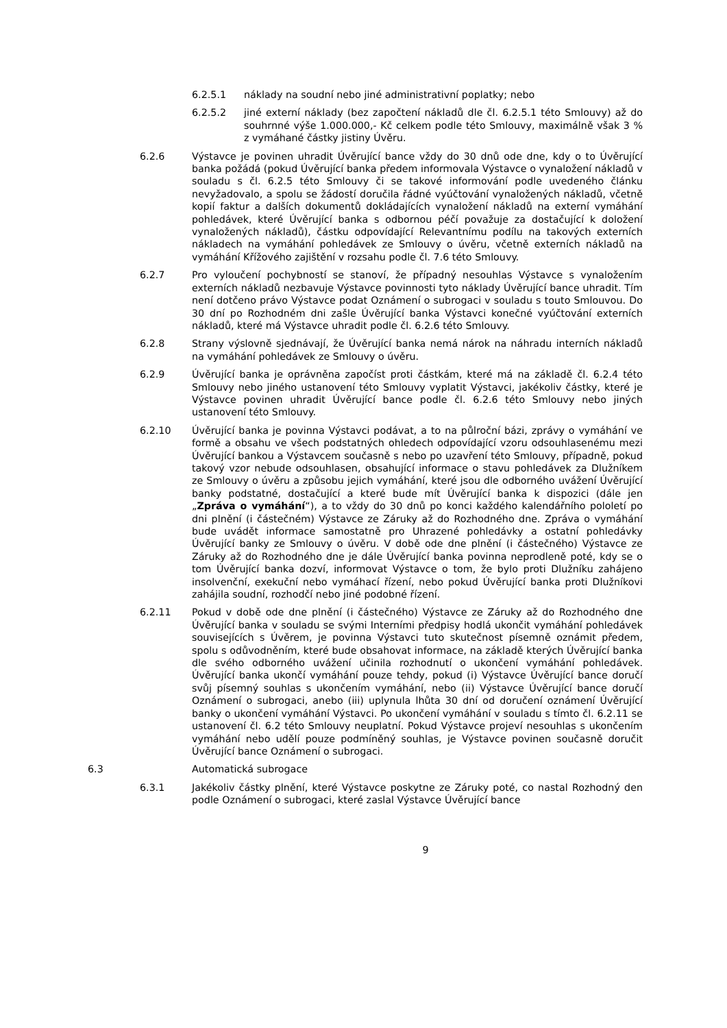6.2.5.1 náklady na soudní nebo jiné administrativní poplatky; nebo
6.2.5.2 jiné externí náklady (bez započtení nákladů dle čl. 6.2.5.1 této Smlouvy) až do souhrnné výše 1.000.000,- Kč celkem podle této Smlouvy, maximálně však 3 % z vymáhané částky jistiny Úvěru.
6.2.6 Výstavce je povinen uhradit Úvěrující bance vždy do 30 dnů ode dne, kdy o to Úvěrující banka požádá (pokud Úvěrující banka předem informovala Výstavce o vynaložení nákladů v souladu s čl. 6.2.5 této Smlouvy či se takové informování podle uvedeného článku nevyžadovalo, a spolu se žádostí doručila řádné vyúčtování vynaložených nákladů, včetně kopií faktur a dalších dokumentů dokládajících vynaložení nákladů na externí vymáhání pohledávek, které Úvěrující banka s odbornou péčí považuje za dostačující k doložení vynaložených nákladů), částku odpovídající Relevantnímu podílu na takových externích nákladech na vymáhání pohledávek ze Smlouvy o úvěru, včetně externích nákladů na vymáhání Křížového zajištění v rozsahu podle čl. 7.6 této Smlouvy.
6.2.7 Pro vyloučení pochybností se stanoví, že případný nesouhlas Výstavce s vynaložením externích nákladů nezbavuje Výstavce povinnosti tyto náklady Úvěrující bance uhradit. Tím není dotčeno právo Výstavce podat Oznámení o subrogaci v souladu s touto Smlouvou. Do 30 dní po Rozhodném dni zašle Úvěrující banka Výstavci konečné vyúčtování externích nákladů, které má Výstavce uhradit podle čl. 6.2.6 této Smlouvy.
6.2.8 Strany výslovně sjednávají, že Úvěrující banka nemá nárok na náhradu interních nákladů na vymáhání pohledávek ze Smlouvy o úvěru.
6.2.9 Úvěrující banka je oprávněna započíst proti částkám, které má na základě čl. 6.2.4 této Smlouvy nebo jiného ustanovení této Smlouvy vyplatit Výstavci, jakékoliv částky, které je Výstavce povinen uhradit Úvěrující bance podle čl. 6.2.6 této Smlouvy nebo jiných ustanovení této Smlouvy.
6.2.10 Úvěrující banka je povinna Výstavci podávat, a to na půlroční bázi, zprávy o vymáhání ve formě a obsahu ve všech podstatných ohledech odpovídající vzoru odsouhlasenému mezi Úvěrující bankou a Výstavcem současně s nebo po uzavření této Smlouvy, případně, pokud takový vzor nebude odsouhlasen, obsahující informace o stavu pohledávek za Dlužníkem ze Smlouvy o úvěru a způsobu jejich vymáhání, které jsou dle odborného uvážení Úvěrující banky podstatné, dostačující a které bude mít Úvěrující banka k dispozici (dále jen „Zpráva o vymáhání“), a to vždy do 30 dnů po konci každého kalendářního pololetí po dni plnění (i částečném) Výstavce ze Záruky až do Rozhodného dne. Zpráva o vymáhání bude uvádět informace samostatně pro Uhrazené pohledávky a ostatní pohledávky Úvěrující banky ze Smlouvy o úvěru. V době ode dne plnění (i částečného) Výstavce ze Záruky až do Rozhodného dne je dále Úvěrující banka povinna neprodleně poté, kdy se o tom Úvěrující banka dozví, informovat Výstavce o tom, že bylo proti Dlužníku zahájeno insolvenční, exekuční nebo vymáhací řízení, nebo pokud Úvěrující banka proti Dlužníkovi zahájila soudní, rozhodčí nebo jiné podobné řízení.
6.2.11 Pokud v době ode dne plnění (i částečného) Výstavce ze Záruky až do Rozhodného dne Úvěrující banka v souladu se svými Interními předpisy hodlá ukončit vymáhání pohledávek souvisejících s Úvěrem, je povinna Výstavci tuto skutečnost písemně oznámit předem, spolu s odůvodněním, které bude obsahovat informace, na základě kterých Úvěrující banka dle svého odborného uvážení učinila rozhodnutí o ukončení vymáhání pohledávek. Úvěrující banka ukončí vymáhání pouze tehdy, pokud (i) Výstavce Úvěrující bance doručí svůj písemný souhlas s ukončením vymáhání, nebo (ii) Výstavce Úvěrující bance doručí Oznámení o subrogaci, anebo (iii) uplynula lhůta 30 dní od doručení oznámení Úvěrující banky o ukončení vymáhání Výstavci. Po ukončení vymáhání v souladu s tímto čl. 6.2.11 se ustanovení čl. 6.2 této Smlouvy neuplatní. Pokud Výstavce projeví nesouhlas s ukončením vymáhání nebo udělí pouze podmíněný souhlas, je Výstavce povinen současně doručit Úvěrující bance Oznámení o subrogaci.
6.3 Automatická subrogace
6.3.1 Jakékoliv částky plnění, které Výstavce poskytne ze Záruky poté, co nastal Rozhodný den podle Oznámení o subrogaci, které zaslal Výstavce Úvěrující bance
9